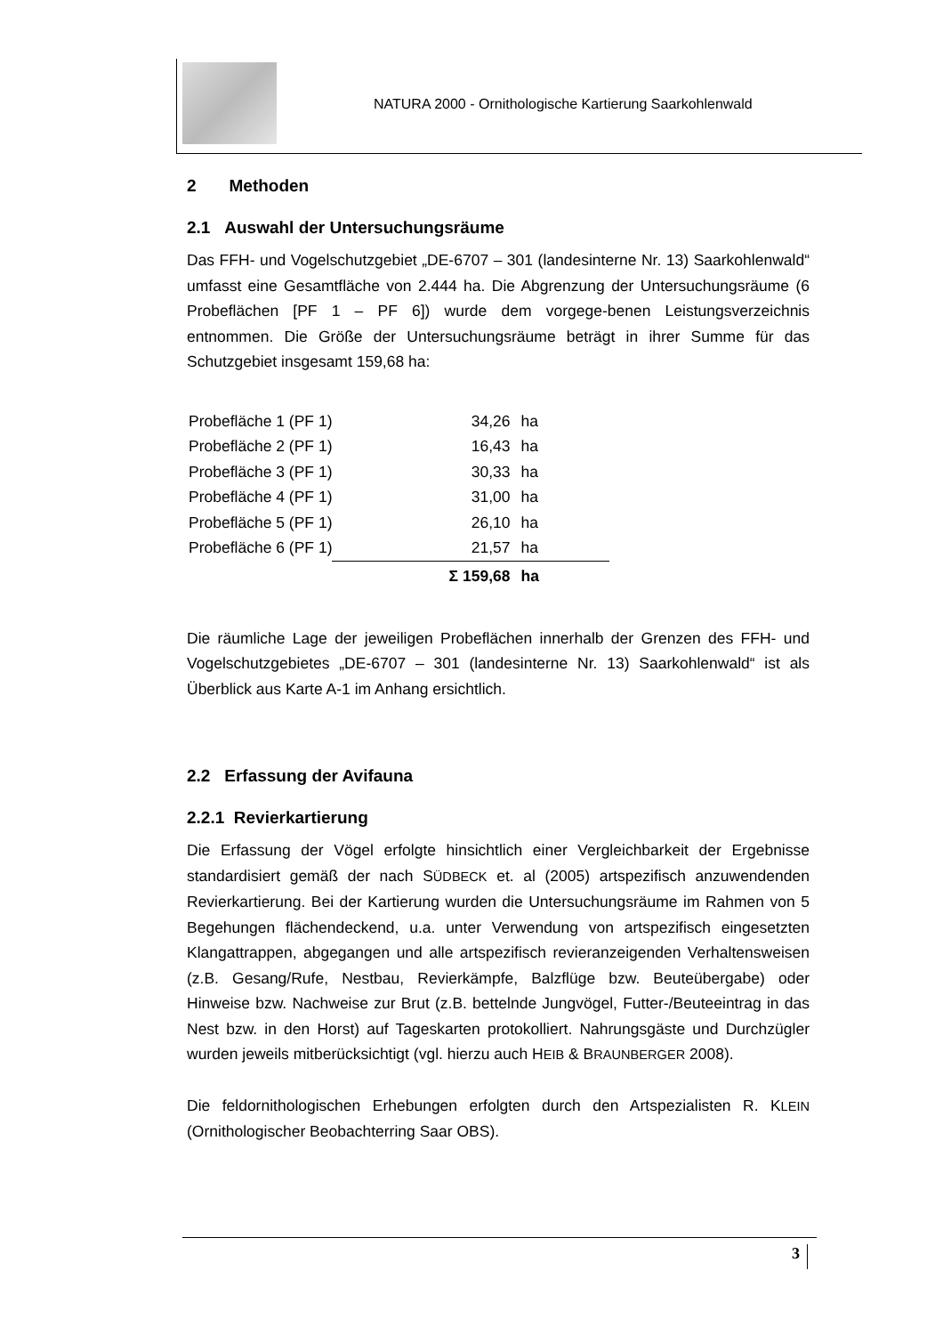NATURA 2000 - Ornithologische Kartierung Saarkohlenwald
2 Methoden
2.1 Auswahl der Untersuchungsräume
Das FFH- und Vogelschutzgebiet „DE-6707 – 301 (landesinterne Nr. 13) Saarkohlenwald“ umfasst eine Gesamtfläche von 2.444 ha. Die Abgrenzung der Untersuchungsräume (6 Probeflächen [PF 1 – PF 6]) wurde dem vorgege-benen Leistungsverzeichnis entnommen. Die Größe der Untersuchungsräume beträgt in ihrer Summe für das Schutzgebiet insgesamt 159,68 ha:
| Probefläche 1 (PF 1) | 34,26 | ha |
| Probefläche 2 (PF 1) | 16,43 | ha |
| Probefläche 3 (PF 1) | 30,33 | ha |
| Probefläche 4 (PF 1) | 31,00 | ha |
| Probefläche 5 (PF 1) | 26,10 | ha |
| Probefläche 6 (PF 1) | 21,57 | ha |
| | Σ 159,68 | ha |
Die räumliche Lage der jeweiligen Probeflächen innerhalb der Grenzen des FFH- und Vogelschutzgebietes „DE-6707 – 301 (landesinterne Nr. 13) Saarkohlenwald“ ist als Überblick aus Karte A-1 im Anhang ersichtlich.
2.2 Erfassung der Avifauna
2.2.1 Revierkartierung
Die Erfassung der Vögel erfolgte hinsichtlich einer Vergleichbarkeit der Ergebnisse standardisiert gemäß der nach SÜDBECK et. al (2005) artspezifisch anzuwendenden Revierkartierung. Bei der Kartierung wurden die Untersuchungsräume im Rahmen von 5 Begehungen flächendeckend, u.a. unter Verwendung von artspezifisch eingesetzten Klangattrappen, abgegangen und alle artspezifisch revieranzeigenden Verhaltensweisen (z.B. Gesang/Rufe, Nestbau, Revierkämpfe, Balzflüge bzw. Beuteübergabe) oder Hinweise bzw. Nachweise zur Brut (z.B. bettelnde Jungvögel, Futter-/Beuteeintrag in das Nest bzw. in den Horst) auf Tageskarten protokolliert. Nahrungsgäste und Durchzügler wurden jeweils mitberücksichtigt (vgl. hierzu auch HEIB & BRAUNBERGER 2008).
Die feldornithologischen Erhebungen erfolgten durch den Artspezialisten R. KLEIN (Ornithologischer Beobachterring Saar OBS).
3